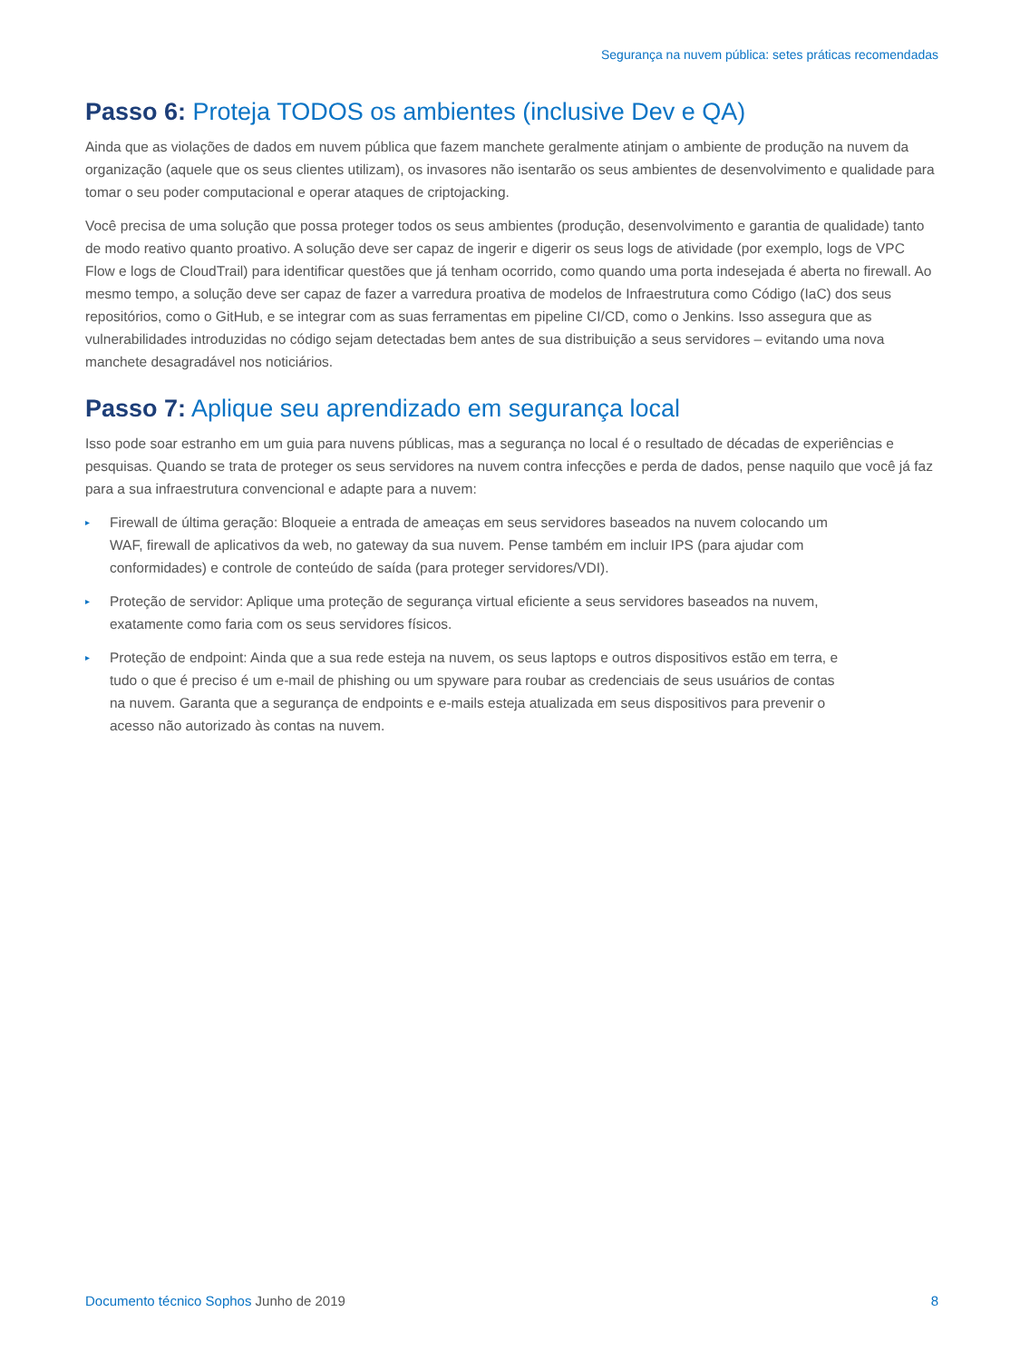Segurança na nuvem pública: setes práticas recomendadas
Passo 6: Proteja TODOS os ambientes (inclusive Dev e QA)
Ainda que as violações de dados em nuvem pública que fazem manchete geralmente atinjam o ambiente de produção na nuvem da organização (aquele que os seus clientes utilizam), os invasores não isentarão os seus ambientes de desenvolvimento e qualidade para tomar o seu poder computacional e operar ataques de criptojacking.
Você precisa de uma solução que possa proteger todos os seus ambientes (produção, desenvolvimento e garantia de qualidade) tanto de modo reativo quanto proativo. A solução deve ser capaz de ingerir e digerir os seus logs de atividade (por exemplo, logs de VPC Flow e logs de CloudTrail) para identificar questões que já tenham ocorrido, como quando uma porta indesejada é aberta no firewall. Ao mesmo tempo, a solução deve ser capaz de fazer a varredura proativa de modelos de Infraestrutura como Código (IaC) dos seus repositórios, como o GitHub, e se integrar com as suas ferramentas em pipeline CI/CD, como o Jenkins. Isso assegura que as vulnerabilidades introduzidas no código sejam detectadas bem antes de sua distribuição a seus servidores – evitando uma nova manchete desagradável nos noticiários.
Passo 7: Aplique seu aprendizado em segurança local
Isso pode soar estranho em um guia para nuvens públicas, mas a segurança no local é o resultado de décadas de experiências e pesquisas. Quando se trata de proteger os seus servidores na nuvem contra infecções e perda de dados, pense naquilo que você já faz para a sua infraestrutura convencional e adapte para a nuvem:
▸ Firewall de última geração: Bloqueie a entrada de ameaças em seus servidores baseados na nuvem colocando um WAF, firewall de aplicativos da web, no gateway da sua nuvem. Pense também em incluir IPS (para ajudar com conformidades) e controle de conteúdo de saída (para proteger servidores/VDI).
▸ Proteção de servidor: Aplique uma proteção de segurança virtual eficiente a seus servidores baseados na nuvem, exatamente como faria com os seus servidores físicos.
▸ Proteção de endpoint: Ainda que a sua rede esteja na nuvem, os seus laptops e outros dispositivos estão em terra, e tudo o que é preciso é um e-mail de phishing ou um spyware para roubar as credenciais de seus usuários de contas na nuvem. Garanta que a segurança de endpoints e e-mails esteja atualizada em seus dispositivos para prevenir o acesso não autorizado às contas na nuvem.
Documento técnico Sophos Junho de 2019
8